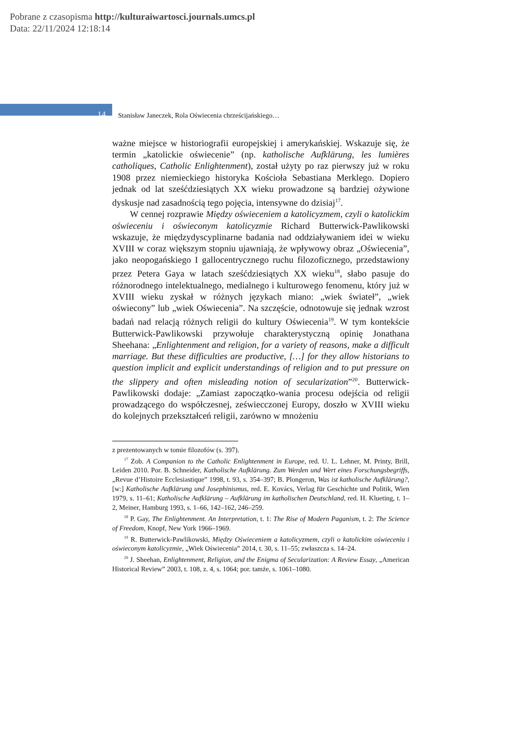Pobrane z czasopisma http://kulturaiwartosci.journals.umcs.pl
Data: 22/11/2024 12:18:14
14
Stanisław Janeczek, Rola Oświecenia chrześcijańskiego…
ważne miejsce w historiografii europejskiej i amerykańskiej. Wskazuje się, że termin „katolickie oświecenie” (np. katholische Aufklärung, les lumières catholiques, Catholic Enlightenment), został użyty po raz pierwszy już w roku 1908 przez niemieckiego historyka Kościoła Sebastiana Merklego. Dopiero jednak od lat sześćdziesiątych XX wieku prowadzone są bardziej ożywione dyskusje nad zasadnością tego pojęcia, intensywne do dzisiaj<sup>17</sup>.
W cennej rozprawie Między oświeceniem a katolicyzmem, czyli o katolickim oświeceniu i oświeconym katolicyzmie Richard Butterwick-Pawlikowski wskazuje, że międzydyscyplinarne badania nad oddziaływaniem idei w wieku XVIII w coraz większym stopniu ujawniają, że wpływowy obraz „Oświecenia”, jako neopogańskiego I gallocentrycznego ruchu filozoficznego, przedstawiony przez Petera Gaya w latach sześćdziesiątych XX wieku<sup>18</sup>, słabo pasuje do różnorodnego intelektualnego, medialnego i kulturowego fenomenu, który już w XVIII wieku zyskał w różnych językach miano: „wiek świateł”, „wiek oświecony” lub „wiek Oświecenia”. Na szczęście, odnotowuje się jednak wzrost badań nad relacją różnych religii do kultury Oświecenia<sup>19</sup>. W tym kontekście Butterwick-Pawlikowski przywołuje charakterystyczną opinię Jonathana Sheehana: „Enlightenment and religion, for a variety of reasons, make a difficult marriage. But these difficulties are productive, […] for they allow historians to question implicit and explicit understandings of religion and to put pressure on the slippery and often misleading notion of secularization”<sup>20</sup>. Butterwick-Pawlikowski dodaje: „Zamiast zapoczątko-wania procesu odejścia od religii prowadzącego do współczesnej, zeświecczonej Europy, doszło w XVIII wieku do kolejnych przekształceń religii, zarówno w mnożeniu
z prezentowanych w tomie filozofów (s. 397).
<sup>17</sup> Zob. A Companion to the Catholic Enlightenment in Europe, red. U. L. Lehner, M. Printy, Brill, Leiden 2010. Por. B. Schneider, Katholische Aufklärung. Zum Werden und Wert eines Forschungsbegriffs, „Revue d’Histoire Ecclesiastique” 1998, t. 93, s. 354–397; B. Plongeron, Was ist katholische Aufklärung?, [w:] Katholische Aufklärung und Josephinismus, red. E. Kovács, Verlag für Geschichte und Politik, Wien 1979, s. 11–61; Katholische Aufklärung – Aufklärung im katholischen Deutschland, red. H. Klueting, t. 1–2, Meiner, Hamburg 1993, s. 1–66, 142–162, 246–259.
<sup>18</sup> P. Gay, The Enlightenment. An Interpretation, t. 1: The Rise of Modern Paganism, t. 2: The Science of Freedom, Knopf, New York 1966–1969.
<sup>19</sup> R. Butterwick-Pawlikowski, Między Oświeceniem a katolicyzmem, czyli o katolickim oświeceniu i oświeconym katolicyzmie, „Wiek Oświecenia” 2014, t. 30, s. 11–55; zwłaszcza s. 14–24.
<sup>20</sup> J. Sheehan, Enlightenment, Religion, and the Enigma of Secularization: A Review Essay, „American Historical Review” 2003, t. 108, z. 4, s. 1064; por. tamże, s. 1061–1080.